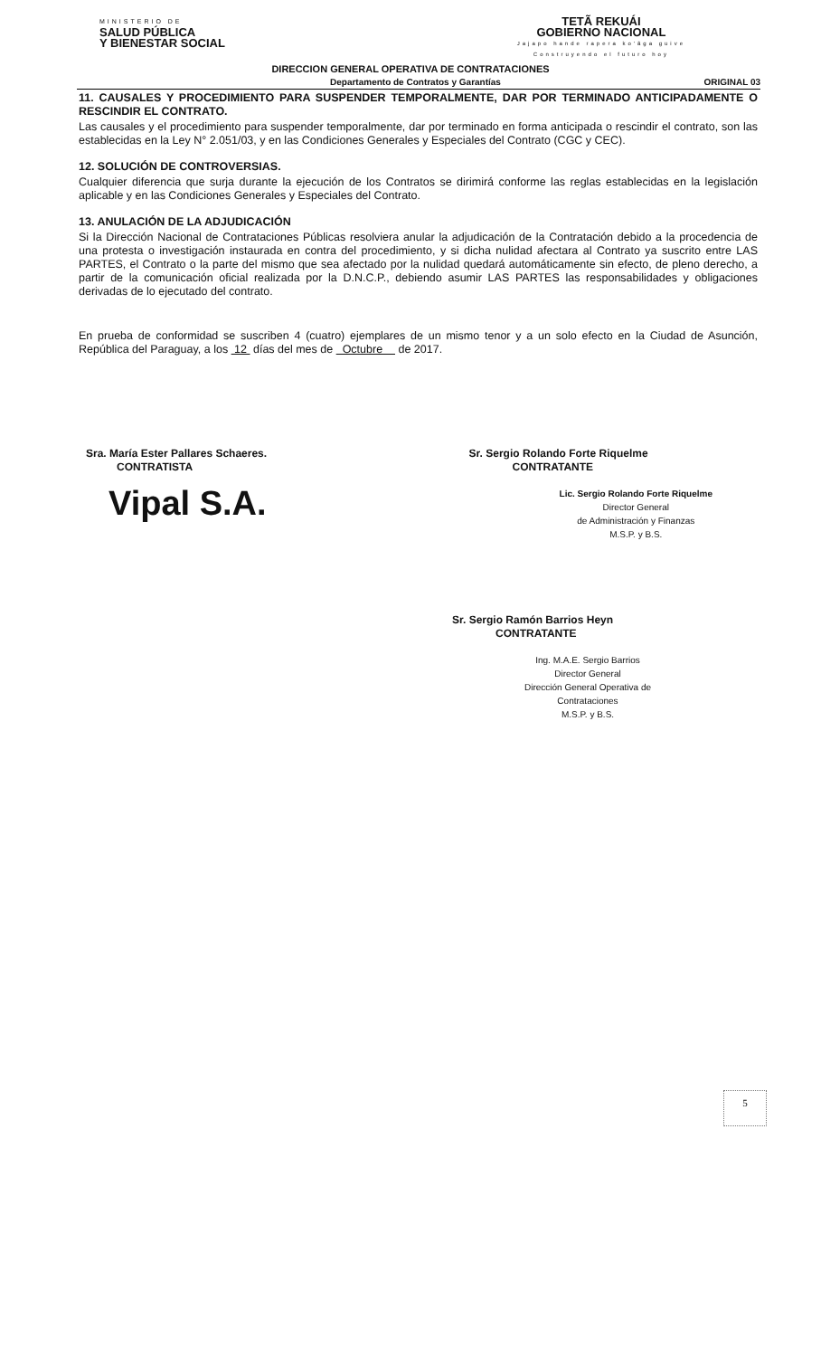MINISTERIO DE
SALUD PÚBLICA
Y BIENESTAR SOCIAL
TETÃ REKUÁI
GOBIERNO NACIONAL
Jajapo hande rapera ko'ãga guive
Construyendo el futuro hoy
DIRECCION GENERAL OPERATIVA DE CONTRATACIONES
Departamento de Contratos y Garantías ORIGINAL 03
11. CAUSALES Y PROCEDIMIENTO PARA SUSPENDER TEMPORALMENTE, DAR POR TERMINADO ANTICIPADAMENTE O RESCINDIR EL CONTRATO.
Las causales y el procedimiento para suspender temporalmente, dar por terminado en forma anticipada o rescindir el contrato, son las establecidas en la Ley N° 2.051/03, y en las Condiciones Generales y Especiales del Contrato (CGC y CEC).
12. SOLUCIÓN DE CONTROVERSIAS.
Cualquier diferencia que surja durante la ejecución de los Contratos se dirimirá conforme las reglas establecidas en la legislación aplicable y en las Condiciones Generales y Especiales del Contrato.
13. ANULACIÓN DE LA ADJUDICACIÓN
Si la Dirección Nacional de Contrataciones Públicas resolviera anular la adjudicación de la Contratación debido a la procedencia de una protesta o investigación instaurada en contra del procedimiento, y si dicha nulidad afectara al Contrato ya suscrito entre LAS PARTES, el Contrato o la parte del mismo que sea afectado por la nulidad quedará automáticamente sin efecto, de pleno derecho, a partir de la comunicación oficial realizada por la D.N.C.P., debiendo asumir LAS PARTES las responsabilidades y obligaciones derivadas de lo ejecutado del contrato.
En prueba de conformidad se suscriben 4 (cuatro) ejemplares de un mismo tenor y a un solo efecto en la Ciudad de Asunción, República del Paraguay, a los 12 días del mes de Octubre de 2017.
Sra. María Ester Pallares Schaeres.
CONTRATISTA
Vipal S.A.
Sr. Sergio Rolando Forte Riquelme
CONTRATANTE
Lic. Sergio Rolando Forte Riquelme
Director General
de Administración y Finanzas
M.S.P. y B.S.
Sr. Sergio Ramón Barrios Heyn
CONTRATANTE
Ing. M.A.E. Sergio Barrios
Director General
Dirección General Operativa de Contrataciones
M.S.P. y B.S.
5